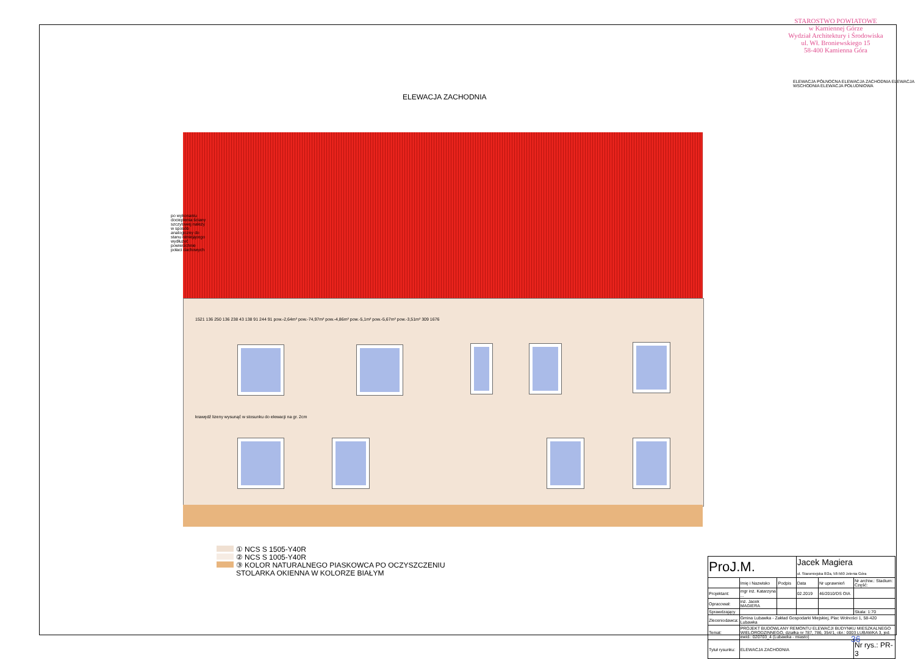STAROSTWO POWIATOWE
w Kamiennej Górze
Wydział Architektury i Środowiska
ul. Wł. Broniewskiego 15
58-400 Kamienna Góra
ELEWACJA PÓŁNOCNA ELEWACJA ZACHODNIA ELEWACJA WSCHODNIA ELEWACJA POŁUDNIOWA
ELEWACJA ZACHODNIA
po wykonaniu docieplenia ściany szczytowej należy w sposób analogiczny do stanu istniejącego wydłużyć powierzchnie połaci dachowych
1521 136 250 136 238 43 138 91 244 91 pow.-2,64m² pow.-74,97m² pow.-4,86m² pow.-5,1m² pow.-5,67m² pow.-3,51m² 309 1676
krawędź lizeny wysunąć w stosunku do elewacji na gr. 2cm
① NCS S 1505-Y40R
② NCS S 1005-Y40R
③ KOLOR NATURALNEGO PIASKOWCA PO OCZYSZCZENIU
STOLARKA OKIENNA W KOLORZE BIAŁYM
| ProJ.M. | | | Jacek Magiera ul. Staromiejska 8/2a, 58-560 Jelenia Góra | | |
| | Imię i Nazwisko | Podpis | Data | Nr uprawnień | Nr archiw.: Stadium: Część: |
| Projektant: | mgr inż. Katarzyna ... | | 02.2019 | 46/2010/DS OIA | |
| Opracował: | inż. Jacek MAGIERA | | | | |
| Sprawdzający | | | | | Skala: 1:70 |
| Zleceniodawca: | Gmina Lubawka - Zakład Gospodarki Miejskiej, Plac Wolności 1, 58-420 Lubawka | | | | |
| Temat: | PROJEKT BUDOWLANY REMONTU ELEWACJI BUDYNKU MIESZKALNEGO WIELORODZINNEGO, działka nr 787, 786, 354/1, obr.: 0003 LUBAWKA 3, jed. ewid.: 020703_4 (Lubawka - miasto) | | | | |
| Tytuł rysunku: | ELEWACJA ZACHODNIA | | | | Nr rys.: PR-3 |
36